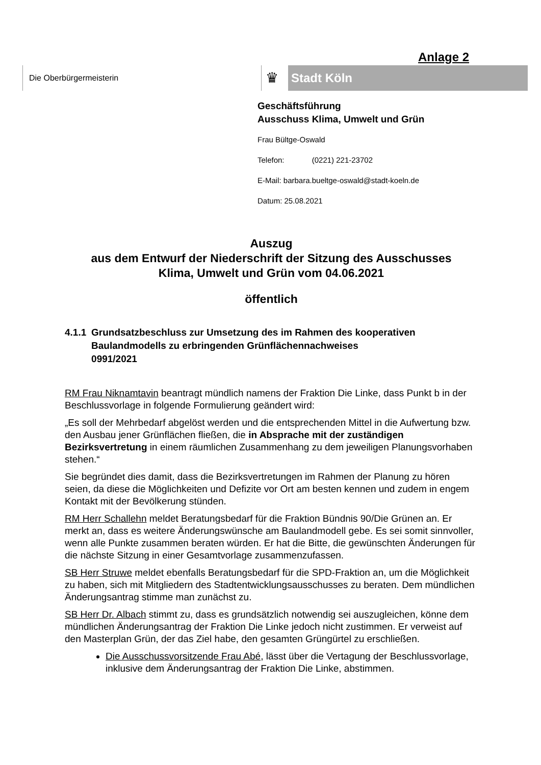Anlage 2
Die Oberbürgermeisterin
♛ Stadt Köln
Geschäftsführung
Ausschuss Klima, Umwelt und Grün
Frau Bültge-Oswald
Telefon: (0221) 221-23702
E-Mail: barbara.bueltge-oswald@stadt-koeln.de
Datum: 25.08.2021
Auszug
aus dem Entwurf der Niederschrift der Sitzung des Ausschusses
Klima, Umwelt und Grün vom 04.06.2021
öffentlich
4.1.1 Grundsatzbeschluss zur Umsetzung des im Rahmen des kooperativen Baulandmodells zu erbringenden Grünflächennachweises
0991/2021
RM Frau Niknamtavin beantragt mündlich namens der Fraktion Die Linke, dass Punkt b in der Beschlussvorlage in folgende Formulierung geändert wird:
„Es soll der Mehrbedarf abgelöst werden und die entsprechenden Mittel in die Aufwertung bzw. den Ausbau jener Grünflächen fließen, die in Absprache mit der zuständigen Bezirksvertretung in einem räumlichen Zusammenhang zu dem jeweiligen Planungsvorhaben stehen.“
Sie begründet dies damit, dass die Bezirksvertretungen im Rahmen der Planung zu hören seien, da diese die Möglichkeiten und Defizite vor Ort am besten kennen und zudem in engem Kontakt mit der Bevölkerung stünden.
RM Herr Schallehn meldet Beratungsbedarf für die Fraktion Bündnis 90/Die Grünen an. Er merkt an, dass es weitere Änderungswünsche am Baulandmodell gebe. Es sei somit sinnvoller, wenn alle Punkte zusammen beraten würden. Er hat die Bitte, die gewünschten Änderungen für die nächste Sitzung in einer Gesamtvorlage zusammenzufassen.
SB Herr Struwe meldet ebenfalls Beratungsbedarf für die SPD-Fraktion an, um die Möglichkeit zu haben, sich mit Mitgliedern des Stadtentwicklungsausschusses zu beraten. Dem mündlichen Änderungsantrag stimme man zunächst zu.
SB Herr Dr. Albach stimmt zu, dass es grundsätzlich notwendig sei auszugleichen, könne dem mündlichen Änderungsantrag der Fraktion Die Linke jedoch nicht zustimmen. Er verweist auf den Masterplan Grün, der das Ziel habe, den gesamten Grüngürtel zu erschließen.
Die Ausschussvorsitzende Frau Abé, lässt über die Vertagung der Beschlussvorlage, inklusive dem Änderungsantrag der Fraktion Die Linke, abstimmen.